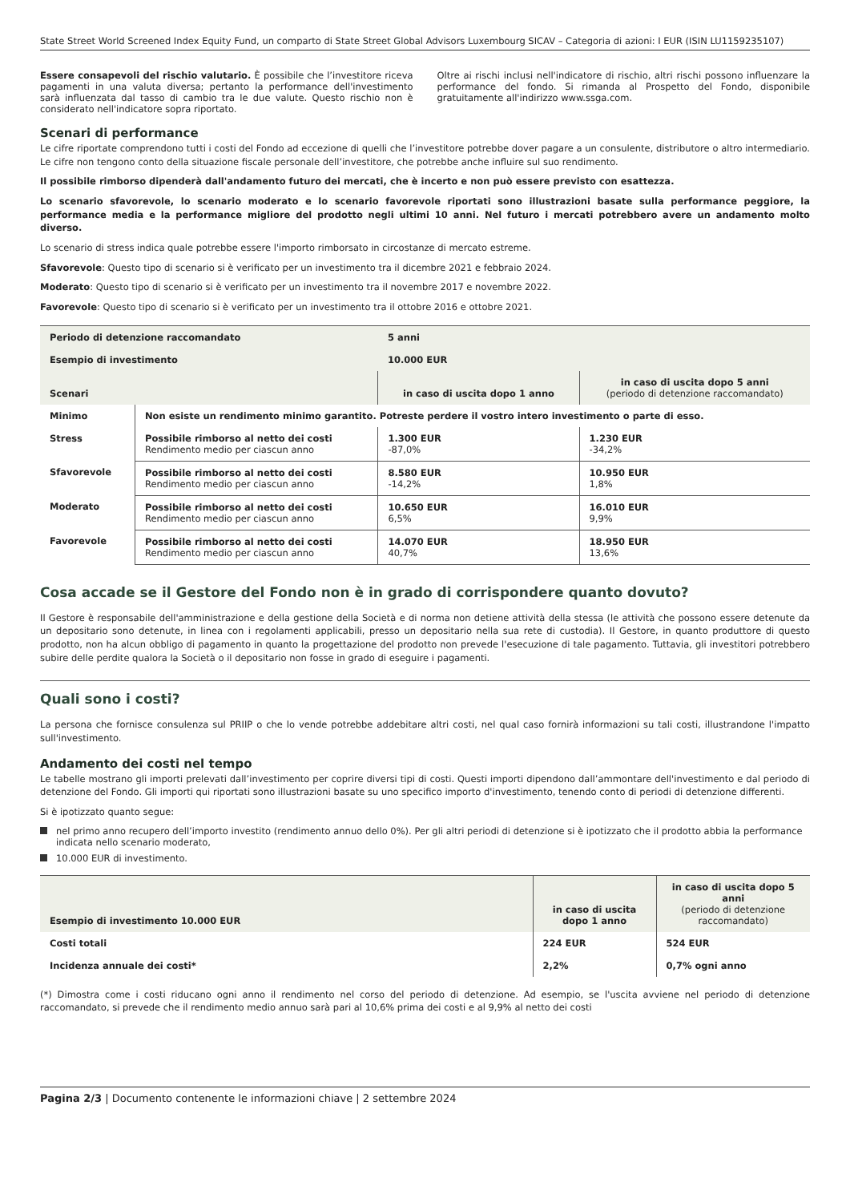State Street World Screened Index Equity Fund, un comparto di State Street Global Advisors Luxembourg SICAV – Categoria di azioni: I EUR (ISIN LU1159235107)
Essere consapevoli del rischio valutario. È possibile che l’investitore riceva pagamenti in una valuta diversa; pertanto la performance dell'investimento sarà influenzata dal tasso di cambio tra le due valute. Questo rischio non è considerato nell'indicatore sopra riportato.
Oltre ai rischi inclusi nell'indicatore di rischio, altri rischi possono influenzare la performance del fondo. Si rimanda al Prospetto del Fondo, disponibile gratuitamente all'indirizzo www.ssga.com.
Scenari di performance
Le cifre riportate comprendono tutti i costi del Fondo ad eccezione di quelli che l’investitore potrebbe dover pagare a un consulente, distributore o altro intermediario. Le cifre non tengono conto della situazione fiscale personale dell’investitore, che potrebbe anche influire sul suo rendimento.
Il possibile rimborso dipenderà dall'andamento futuro dei mercati, che è incerto e non può essere previsto con esattezza.
Lo scenario sfavorevole, lo scenario moderato e lo scenario favorevole riportati sono illustrazioni basate sulla performance peggiore, la performance media e la performance migliore del prodotto negli ultimi 10 anni. Nel futuro i mercati potrebbero avere un andamento molto diverso.
Lo scenario di stress indica quale potrebbe essere l'importo rimborsato in circostanze di mercato estreme.
Sfavorevole: Questo tipo di scenario si è verificato per un investimento tra il dicembre 2021 e febbraio 2024.
Moderato: Questo tipo di scenario si è verificato per un investimento tra il novembre 2017 e novembre 2022.
Favorevole: Questo tipo di scenario si è verificato per un investimento tra il ottobre 2016 e ottobre 2021.
| Periodo di detenzione raccomandato | | 5 anni | |
| --- | --- | --- | --- |
| Esempio di investimento | | 10.000 EUR | |
| Scenari | | in caso di uscita dopo 1 anno | in caso di uscita dopo 5 anni (periodo di detenzione raccomandato) |
| Minimo | Non esiste un rendimento minimo garantito. Potreste perdere il vostro intero investimento o parte di esso. | | |
| Stress | Possibile rimborso al netto dei costi Rendimento medio per ciascun anno | 1.300 EUR -87,0% | 1.230 EUR -34,2% |
| Sfavorevole | Possibile rimborso al netto dei costi Rendimento medio per ciascun anno | 8.580 EUR -14,2% | 10.950 EUR 1,8% |
| Moderato | Possibile rimborso al netto dei costi Rendimento medio per ciascun anno | 10.650 EUR 6,5% | 16.010 EUR 9,9% |
| Favorevole | Possibile rimborso al netto dei costi Rendimento medio per ciascun anno | 14.070 EUR 40,7% | 18.950 EUR 13,6% |
Cosa accade se il Gestore del Fondo non è in grado di corrispondere quanto dovuto?
Il Gestore è responsabile dell'amministrazione e della gestione della Società e di norma non detiene attività della stessa (le attività che possono essere detenute da un depositario sono detenute, in linea con i regolamenti applicabili, presso un depositario nella sua rete di custodia). Il Gestore, in quanto produttore di questo prodotto, non ha alcun obbligo di pagamento in quanto la progettazione del prodotto non prevede l'esecuzione di tale pagamento. Tuttavia, gli investitori potrebbero subire delle perdite qualora la Società o il depositario non fosse in grado di eseguire i pagamenti.
Quali sono i costi?
La persona che fornisce consulenza sul PRIIP o che lo vende potrebbe addebitare altri costi, nel qual caso fornirà informazioni su tali costi, illustrandone l'impatto sull'investimento.
Andamento dei costi nel tempo
Le tabelle mostrano gli importi prelevati dall’investimento per coprire diversi tipi di costi. Questi importi dipendono dall’ammontare dell'investimento e dal periodo di detenzione del Fondo. Gli importi qui riportati sono illustrazioni basate su uno specifico importo d'investimento, tenendo conto di periodi di detenzione differenti.
Si è ipotizzato quanto segue:
nel primo anno recupero dell’importo investito (rendimento annuo dello 0%). Per gli altri periodi di detenzione si è ipotizzato che il prodotto abbia la performance indicata nello scenario moderato,
10.000 EUR di investimento.
| Esempio di investimento 10.000 EUR | in caso di uscita dopo 1 anno | in caso di uscita dopo 5 anni (periodo di detenzione raccomandato) |
| --- | --- | --- |
| Costi totali | 224 EUR | 524 EUR |
| Incidenza annuale dei costi* | 2,2% | 0,7% ogni anno |
(*) Dimostra come i costi riducano ogni anno il rendimento nel corso del periodo di detenzione. Ad esempio, se l'uscita avviene nel periodo di detenzione raccomandato, si prevede che il rendimento medio annuo sarà pari al 10,6% prima dei costi e al 9,9% al netto dei costi
Pagina 2/3 | Documento contenente le informazioni chiave | 2 settembre 2024